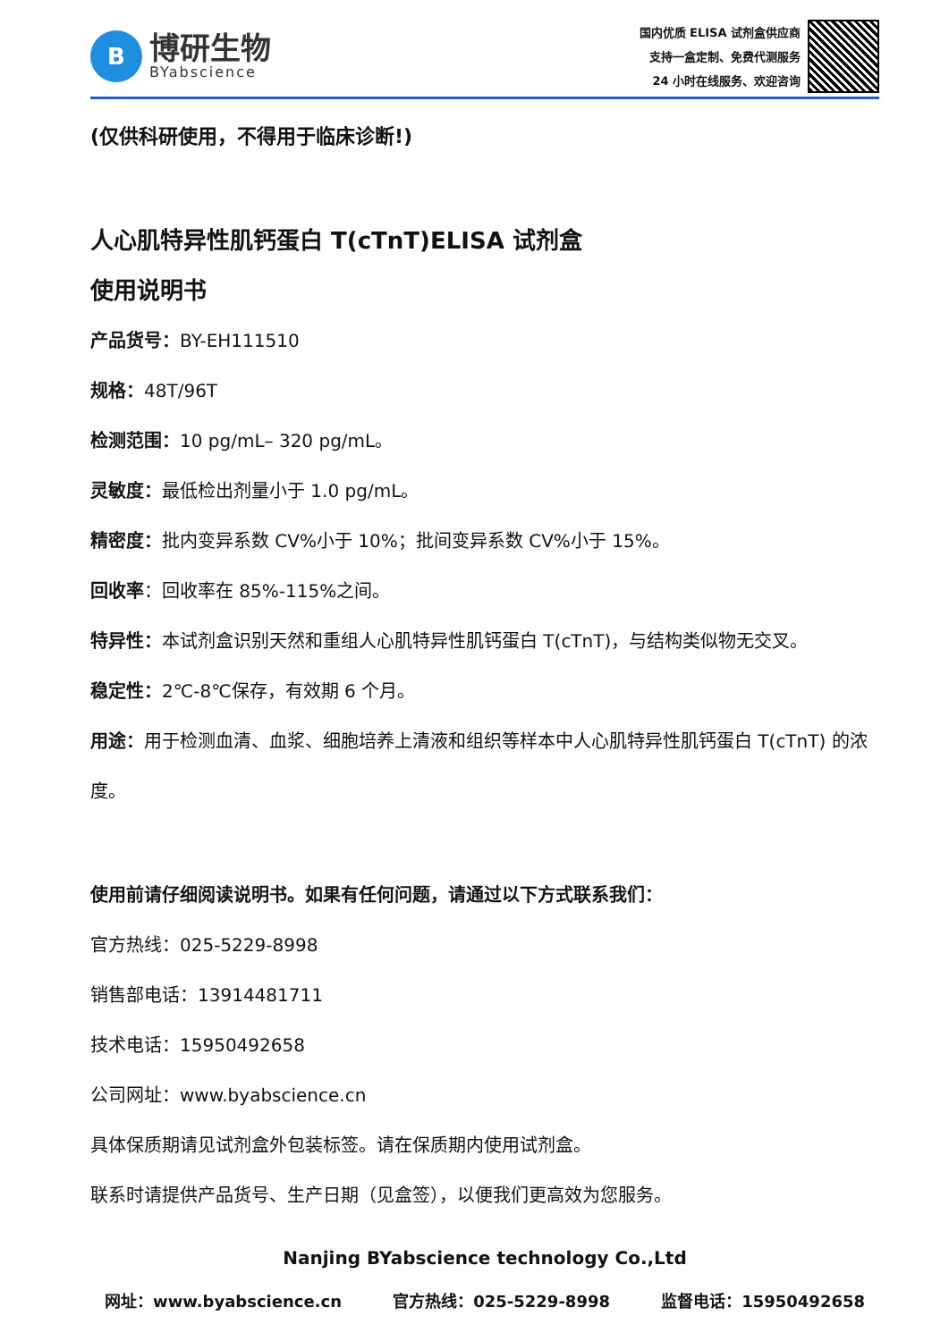B
博研生物
BYabscience
国内优质 ELISA 试剂盒供应商
支持一盒定制、免费代测服务
24 小时在线服务、欢迎咨询
(仅供科研使用，不得用于临床诊断!)
人心肌特异性肌钙蛋白 T(cTnT)ELISA 试剂盒
使用说明书
产品货号：BY-EH111510
规格：48T/96T
检测范围：10 pg/mL– 320 pg/mL。
灵敏度：最低检出剂量小于 1.0 pg/mL。
精密度：批内变异系数 CV%小于 10%；批间变异系数 CV%小于 15%。
回收率：回收率在 85%-115%之间。
特异性：本试剂盒识别天然和重组人心肌特异性肌钙蛋白 T(cTnT)，与结构类似物无交叉。
稳定性：2℃-8℃保存，有效期 6 个月。
用途：用于检测血清、血浆、细胞培养上清液和组织等样本中人心肌特异性肌钙蛋白 T(cTnT) 的浓度。
使用前请仔细阅读说明书。如果有任何问题，请通过以下方式联系我们：
官方热线：025-5229-8998
销售部电话：13914481711
技术电话：15950492658
公司网址：www.byabscience.cn
具体保质期请见试剂盒外包装标签。请在保质期内使用试剂盒。
联系时请提供产品货号、生产日期（见盒签），以便我们更高效为您服务。
Nanjing BYabscience technology Co.,Ltd
网址：www.byabscience.cn 官方热线：025-5229-8998 监督电话：15950492658